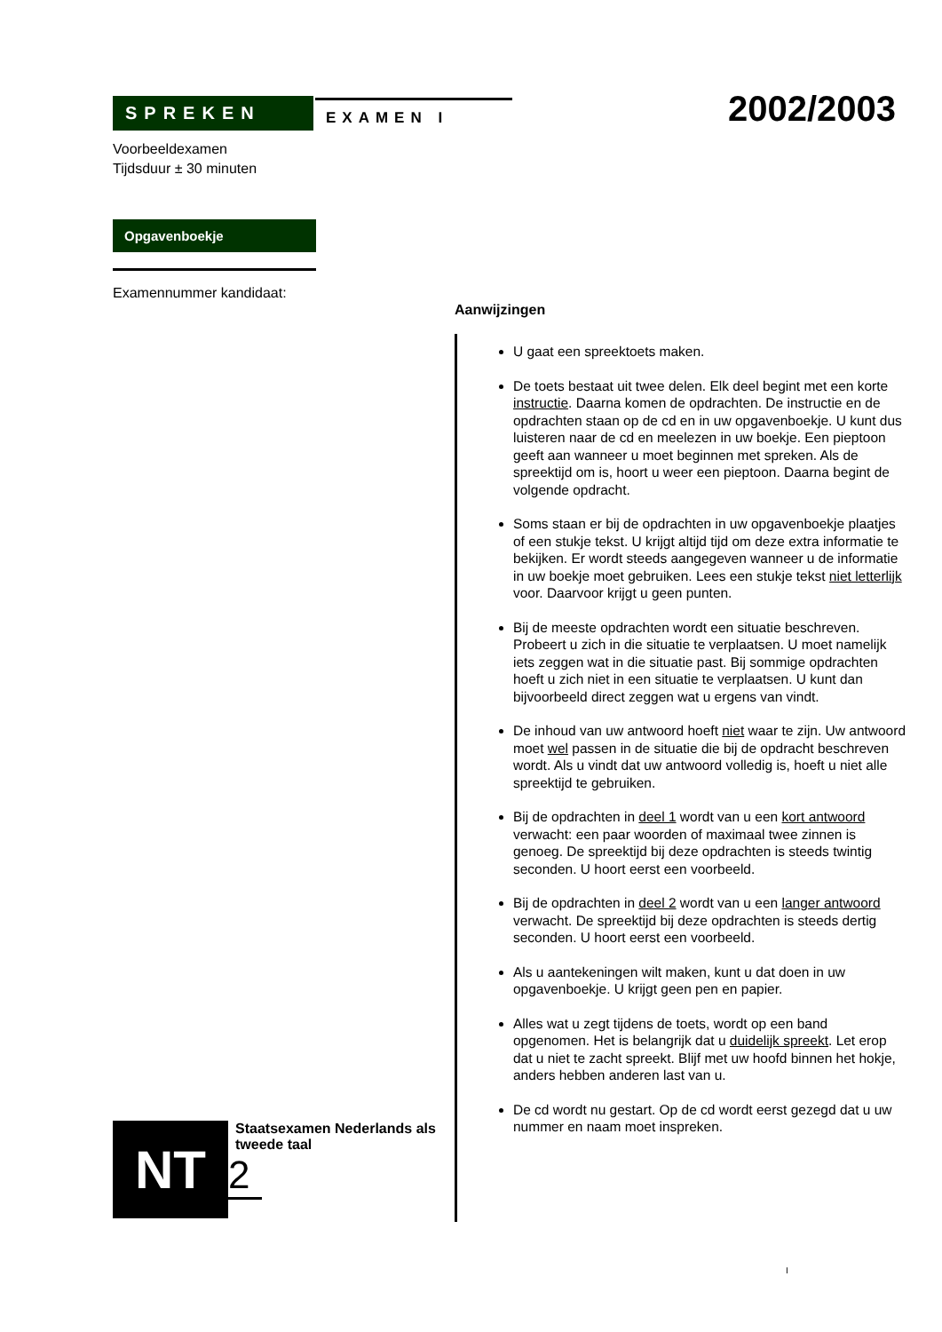SPREKEN
EXAMEN I
Voorbeeldexamen
Tijdsduur ± 30 minuten
Opgavenboekje
Examennummer kandidaat:
2002/2003
Aanwijzingen
U gaat een spreektoets maken.
De toets bestaat uit twee delen. Elk deel begint met een korte instructie. Daarna komen de opdrachten. De instructie en de opdrachten staan op de cd en in uw opgavenboekje. U kunt dus luisteren naar de cd en meelezen in uw boekje. Een pieptoon geeft aan wanneer u moet beginnen met spreken. Als de spreektijd om is, hoort u weer een pieptoon. Daarna begint de volgende opdracht.
Soms staan er bij de opdrachten in uw opgavenboekje plaatjes of een stukje tekst. U krijgt altijd tijd om deze extra informatie te bekijken. Er wordt steeds aangegeven wanneer u de informatie in uw boekje moet gebruiken. Lees een stukje tekst niet letterlijk voor. Daarvoor krijgt u geen punten.
Bij de meeste opdrachten wordt een situatie beschreven. Probeert u zich in die situatie te verplaatsen. U moet namelijk iets zeggen wat in die situatie past. Bij sommige opdrachten hoeft u zich niet in een situatie te verplaatsen. U kunt dan bijvoorbeeld direct zeggen wat u ergens van vindt.
De inhoud van uw antwoord hoeft niet waar te zijn. Uw antwoord moet wel passen in de situatie die bij de opdracht beschreven wordt. Als u vindt dat uw antwoord volledig is, hoeft u niet alle spreektijd te gebruiken.
Bij de opdrachten in deel 1 wordt van u een kort antwoord verwacht: een paar woorden of maximaal twee zinnen is genoeg. De spreektijd bij deze opdrachten is steeds twintig seconden. U hoort eerst een voorbeeld.
Bij de opdrachten in deel 2 wordt van u een langer antwoord verwacht. De spreektijd bij deze opdrachten is steeds dertig seconden. U hoort eerst een voorbeeld.
Als u aantekeningen wilt maken, kunt u dat doen in uw opgavenboekje. U krijgt geen pen en papier.
Alles wat u zegt tijdens de toets, wordt op een band opgenomen. Het is belangrijk dat u duidelijk spreekt. Let erop dat u niet te zacht spreekt. Blijf met uw hoofd binnen het hokje, anders hebben anderen last van u.
De cd wordt nu gestart. Op de cd wordt eerst gezegd dat u uw nummer en naam moet inspreken.
NT
Staatsexamen Nederlands als tweede taal
2
I